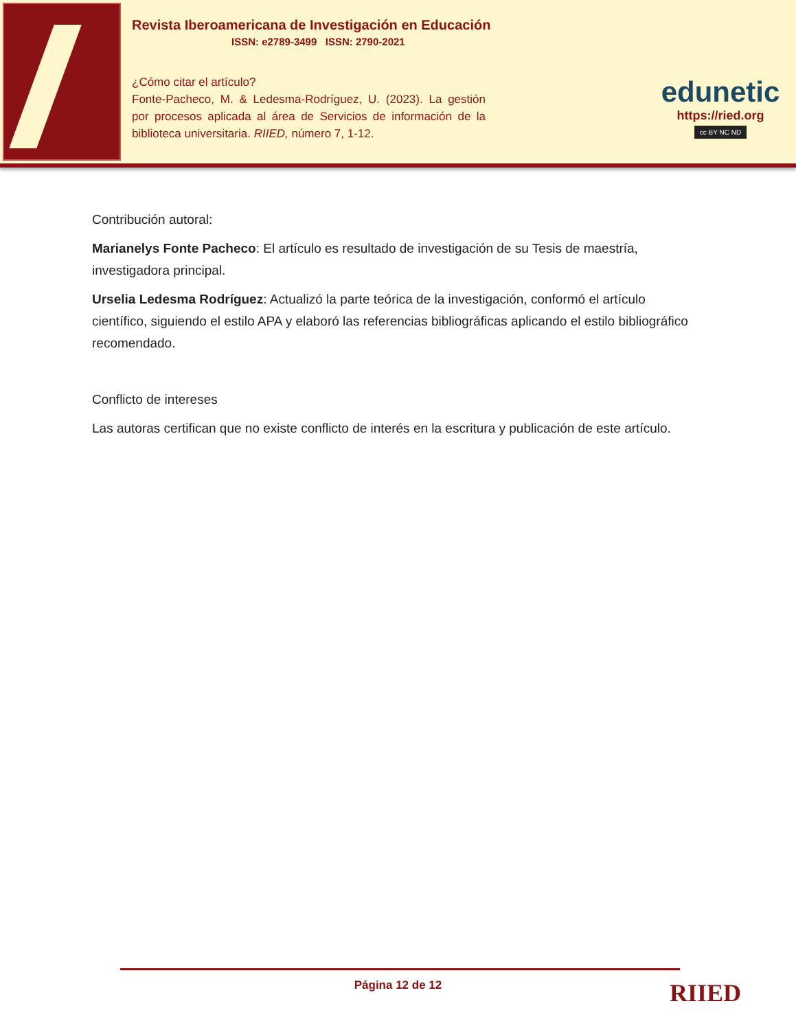Revista Iberoamericana de Investigación en Educación
ISSN: e2789-3499 ISSN: 2790-2021
¿Cómo citar el artículo?
Fonte-Pacheco, M. & Ledesma-Rodríguez, U. (2023). La gestión por procesos aplicada al área de Servicios de información de la biblioteca universitaria. RIIED, número 7, 1-12.
edunetic
https://ried.org
cc BY NC ND
Contribución autoral:
Marianelys Fonte Pacheco: El artículo es resultado de investigación de su Tesis de maestría, investigadora principal.
Urselia Ledesma Rodríguez: Actualizó la parte teórica de la investigación, conformó el artículo científico, siguiendo el estilo APA y elaboró las referencias bibliográficas aplicando el estilo bibliográfico recomendado.
Conflicto de intereses
Las autoras certifican que no existe conflicto de interés en la escritura y publicación de este artículo.
Página 12 de 12 RIIED